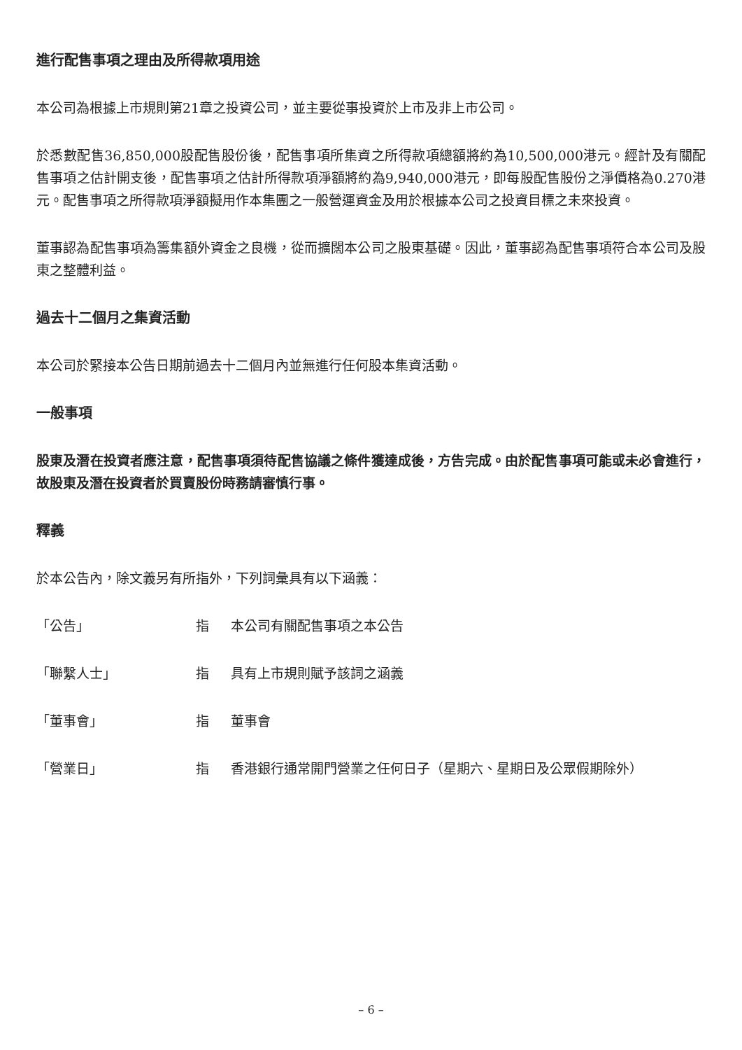進行配售事項之理由及所得款項用途
本公司為根據上市規則第21章之投資公司，並主要從事投資於上市及非上市公司。
於悉數配售36,850,000股配售股份後，配售事項所集資之所得款項總額將約為10,500,000港元。經計及有關配售事項之估計開支後，配售事項之估計所得款項淨額將約為9,940,000港元，即每股配售股份之淨價格為0.270港元。配售事項之所得款項淨額擬用作本集團之一般營運資金及用於根據本公司之投資目標之未來投資。
董事認為配售事項為籌集額外資金之良機，從而擴闊本公司之股東基礎。因此，董事認為配售事項符合本公司及股東之整體利益。
過去十二個月之集資活動
本公司於緊接本公告日期前過去十二個月內並無進行任何股本集資活動。
一般事項
股東及潛在投資者應注意，配售事項須待配售協議之條件獲達成後，方告完成。由於配售事項可能或未必會進行，故股東及潛在投資者於買賣股份時務請審慎行事。
釋義
於本公告內，除文義另有所指外，下列詞彙具有以下涵義：
「公告」 指 本公司有關配售事項之本公告
「聯繫人士」 指 具有上市規則賦予該詞之涵義
「董事會」 指 董事會
「營業日」 指 香港銀行通常開門營業之任何日子（星期六、星期日及公眾假期除外）
– 6 –